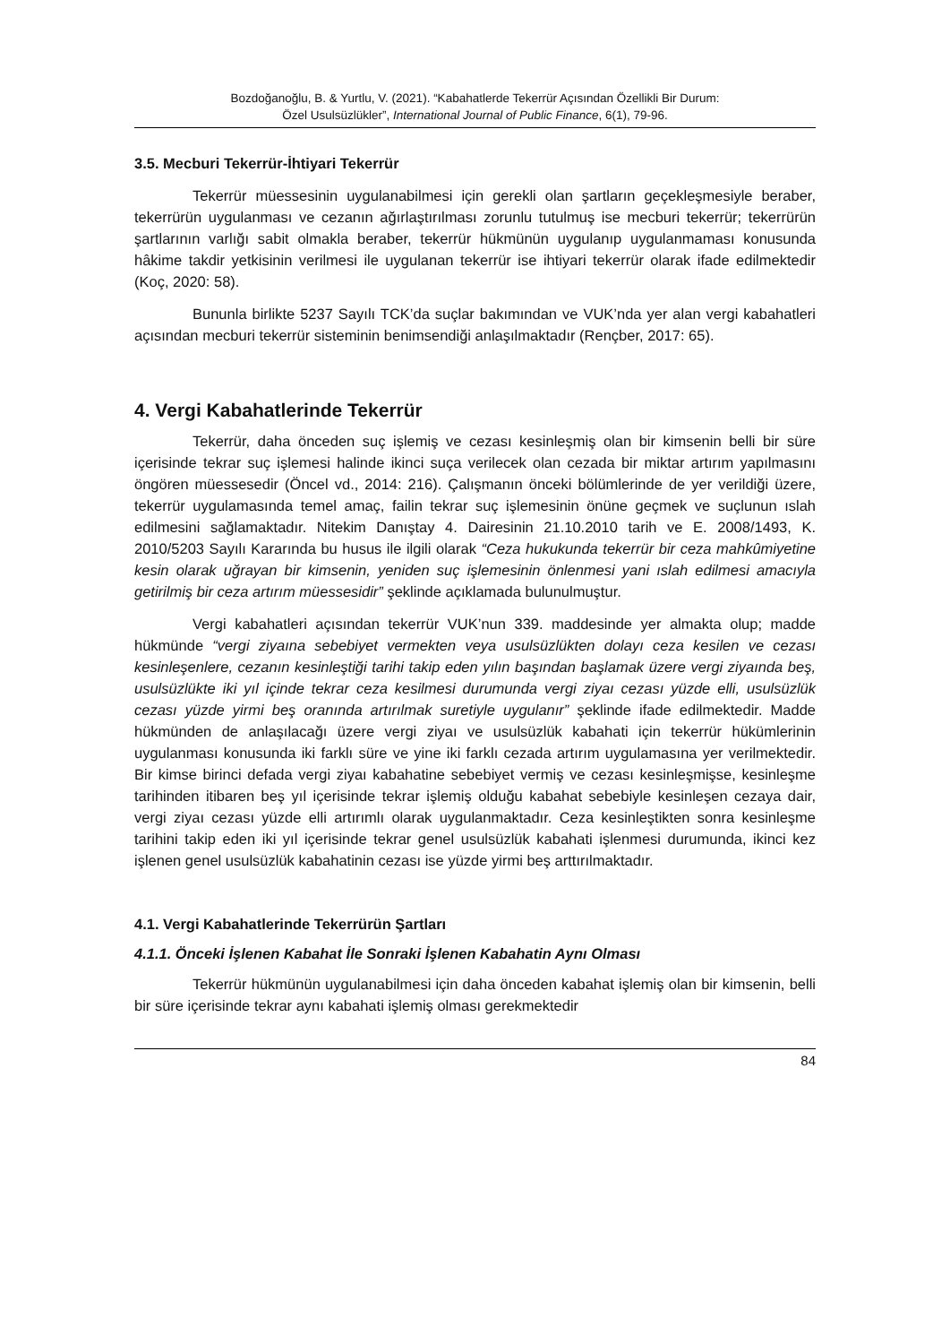Bozdoğanoğlu, B. & Yurtlu, V. (2021). “Kabahatlerde Tekerrür Açısından Özellikli Bir Durum:
Özel Usulsüzlükler”, International Journal of Public Finance, 6(1), 79-96.
3.5. Mecburi Tekerrür-İhtiyari Tekerrür
Tekerrür müessesinin uygulanabilmesi için gerekli olan şartların geçekleşmesiyle beraber, tekerrürün uygulanması ve cezanın ağırlaştırılması zorunlu tutulmuş ise mecburi tekerrür; tekerrürün şartlarının varlığı sabit olmakla beraber, tekerrür hükmünün uygulanıp uygulanmaması konusunda hâkime takdir yetkisinin verilmesi ile uygulanan tekerrür ise ihtiyari tekerrür olarak ifade edilmektedir (Koç, 2020: 58).
Bununla birlikte 5237 Sayılı TCK’da suçlar bakımından ve VUK’nda yer alan vergi kabahatleri açısından mecburi tekerrür sisteminin benimsendiği anlaşılmaktadır (Rençber, 2017: 65).
4. Vergi Kabahatlerinde Tekerrür
Tekerrür, daha önceden suç işlemiş ve cezası kesinleşmiş olan bir kimsenin belli bir süre içerisinde tekrar suç işlemesi halinde ikinci suça verilecek olan cezada bir miktar artırım yapılmasını öngören müessesedir (Öncel vd., 2014: 216). Çalışmanın önceki bölümlerinde de yer verildiği üzere, tekerrür uygulamasında temel amaç, failin tekrar suç işlemesinin önüne geçmek ve suçlunun ıslah edilmesini sağlamaktadır. Nitekim Danıştay 4. Dairesinin 21.10.2010 tarih ve E. 2008/1493, K. 2010/5203 Sayılı Kararında bu husus ile ilgili olarak “Ceza hukukunda tekerrür bir ceza mahkûmiyetine kesin olarak uğrayan bir kimsenin, yeniden suç işlemesinin önlenmesi yani ıslah edilmesi amacıyla getirilmiş bir ceza artırım müessesidir” şeklinde açıklamada bulunulmuştur.
Vergi kabahatleri açısından tekerrür VUK’nun 339. maddesinde yer almakta olup; madde hükmünde “vergi ziyaına sebebiyet vermekten veya usulsüzlükten dolayı ceza kesilen ve cezası kesinleşenlere, cezanın kesinleştiği tarihi takip eden yılın başından başlamak üzere vergi ziyaında beş, usulsüzlükte iki yıl içinde tekrar ceza kesilmesi durumunda vergi ziyaı cezası yüzde elli, usulsüzlük cezası yüzde yirmi beş oranında artırılmak suretiyle uygulanır” şeklinde ifade edilmektedir. Madde hükmünden de anlaşılacağı üzere vergi ziyaı ve usulsüzlük kabahati için tekerrür hükümlerinin uygulanması konusunda iki farklı süre ve yine iki farklı cezada artırım uygulamasına yer verilmektedir. Bir kimse birinci defada vergi ziyaı kabahatine sebebiyet vermiş ve cezası kesinleşmişse, kesinleşme tarihinden itibaren beş yıl içerisinde tekrar işlemiş olduğu kabahat sebebiyle kesinleşen cezaya dair, vergi ziyaı cezası yüzde elli artırımlı olarak uygulanmaktadır. Ceza kesinleştikten sonra kesinleşme tarihini takip eden iki yıl içerisinde tekrar genel usulsüzlük kabahati işlenmesi durumunda, ikinci kez işlenen genel usulsüzlük kabahatinin cezası ise yüzde yirmi beş arttırılmaktadır.
4.1. Vergi Kabahatlerinde Tekerrürün Şartları
4.1.1. Önceki İşlenen Kabahat İle Sonraki İşlenen Kabahatin Aynı Olması
Tekerrür hükmünün uygulanabilmesi için daha önceden kabahat işlemiş olan bir kimsenin, belli bir süre içerisinde tekrar aynı kabahati işlemiş olması gerekmektedir
84